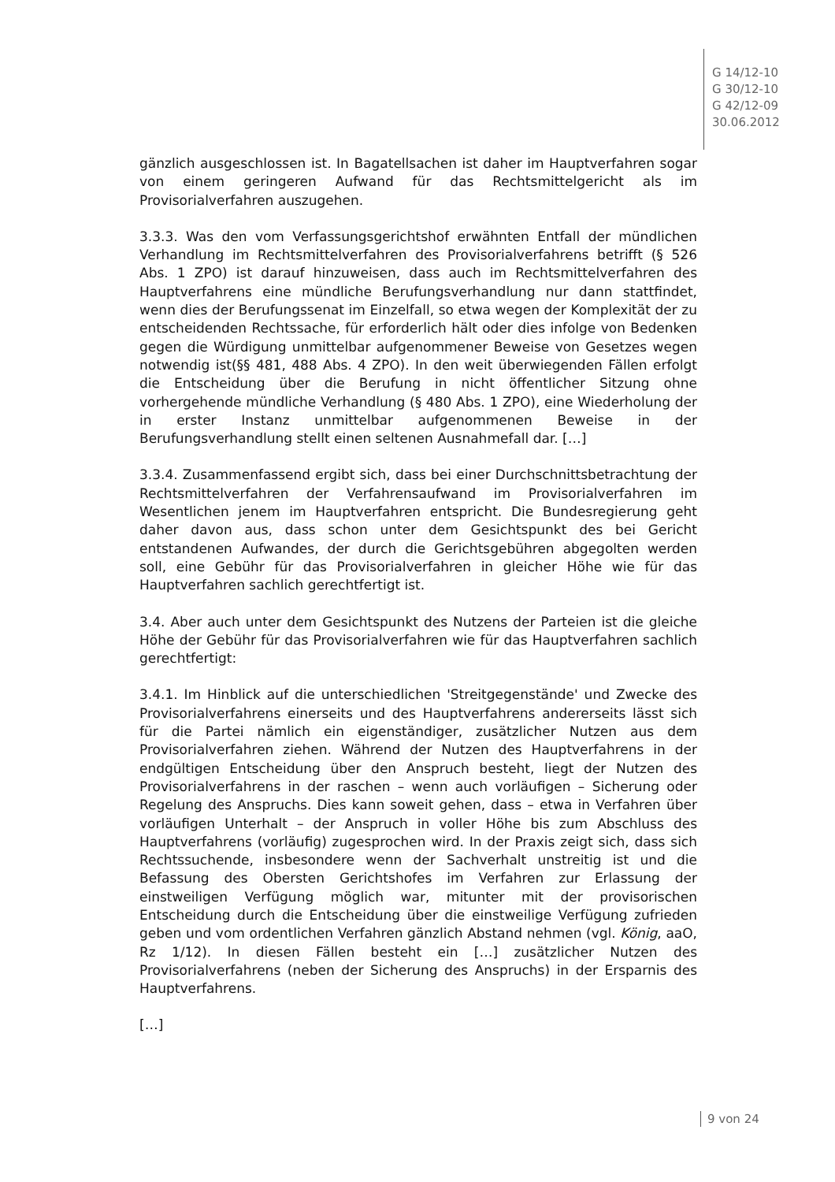G 14/12-10
G 30/12-10
G 42/12-09
30.06.2012
gänzlich ausgeschlossen ist. In Bagatellsachen ist daher im Hauptverfahren sogar von einem geringeren Aufwand für das Rechtsmittelgericht als im Provisorialverfahren auszugehen.
3.3.3. Was den vom Verfassungsgerichtshof erwähnten Entfall der mündlichen Verhandlung im Rechtsmittelverfahren des Provisorialverfahrens betrifft (§ 526 Abs. 1 ZPO) ist darauf hinzuweisen, dass auch im Rechtsmittelverfahren des Hauptverfahrens eine mündliche Berufungsverhandlung nur dann stattfindet, wenn dies der Berufungssenat im Einzelfall, so etwa wegen der Komplexität der zu entscheidenden Rechtssache, für erforderlich hält oder dies infolge von Bedenken gegen die Würdigung unmittelbar aufgenommener Beweise von Gesetzes wegen notwendig ist(§§ 481, 488 Abs. 4 ZPO). In den weit überwiegenden Fällen erfolgt die Entscheidung über die Berufung in nicht öffentlicher Sitzung ohne vorhergehende mündliche Verhandlung (§ 480 Abs. 1 ZPO), eine Wiederholung der in erster Instanz unmittelbar aufgenommenen Beweise in der Berufungsverhandlung stellt einen seltenen Ausnahmefall dar. […]
3.3.4. Zusammenfassend ergibt sich, dass bei einer Durchschnittsbetrachtung der Rechtsmittelverfahren der Verfahrensaufwand im Provisorialverfahren im Wesentlichen jenem im Hauptverfahren entspricht. Die Bundesregierung geht daher davon aus, dass schon unter dem Gesichtspunkt des bei Gericht entstandenen Aufwandes, der durch die Gerichtsgebühren abgegolten werden soll, eine Gebühr für das Provisorialverfahren in gleicher Höhe wie für das Hauptverfahren sachlich gerechtfertigt ist.
3.4. Aber auch unter dem Gesichtspunkt des Nutzens der Parteien ist die gleiche Höhe der Gebühr für das Provisorialverfahren wie für das Hauptverfahren sachlich gerechtfertigt:
3.4.1. Im Hinblick auf die unterschiedlichen 'Streitgegenstände' und Zwecke des Provisorialverfahrens einerseits und des Hauptverfahrens andererseits lässt sich für die Partei nämlich ein eigenständiger, zusätzlicher Nutzen aus dem Provisorialverfahren ziehen. Während der Nutzen des Hauptverfahrens in der endgültigen Entscheidung über den Anspruch besteht, liegt der Nutzen des Provisorialverfahrens in der raschen – wenn auch vorläufigen – Sicherung oder Regelung des Anspruchs. Dies kann soweit gehen, dass – etwa in Verfahren über vorläufigen Unterhalt – der Anspruch in voller Höhe bis zum Abschluss des Hauptverfahrens (vorläufig) zugesprochen wird. In der Praxis zeigt sich, dass sich Rechtssuchende, insbesondere wenn der Sachverhalt unstreitig ist und die Befassung des Obersten Gerichtshofes im Verfahren zur Erlassung der einstweiligen Verfügung möglich war, mitunter mit der provisorischen Entscheidung durch die Entscheidung über die einstweilige Verfügung zufrieden geben und vom ordentlichen Verfahren gänzlich Abstand nehmen (vgl. König, aaO, Rz 1/12). In diesen Fällen besteht ein […] zusätzlicher Nutzen des Provisorialverfahrens (neben der Sicherung des Anspruchs) in der Ersparnis des Hauptverfahrens.
[…]
9 von 24